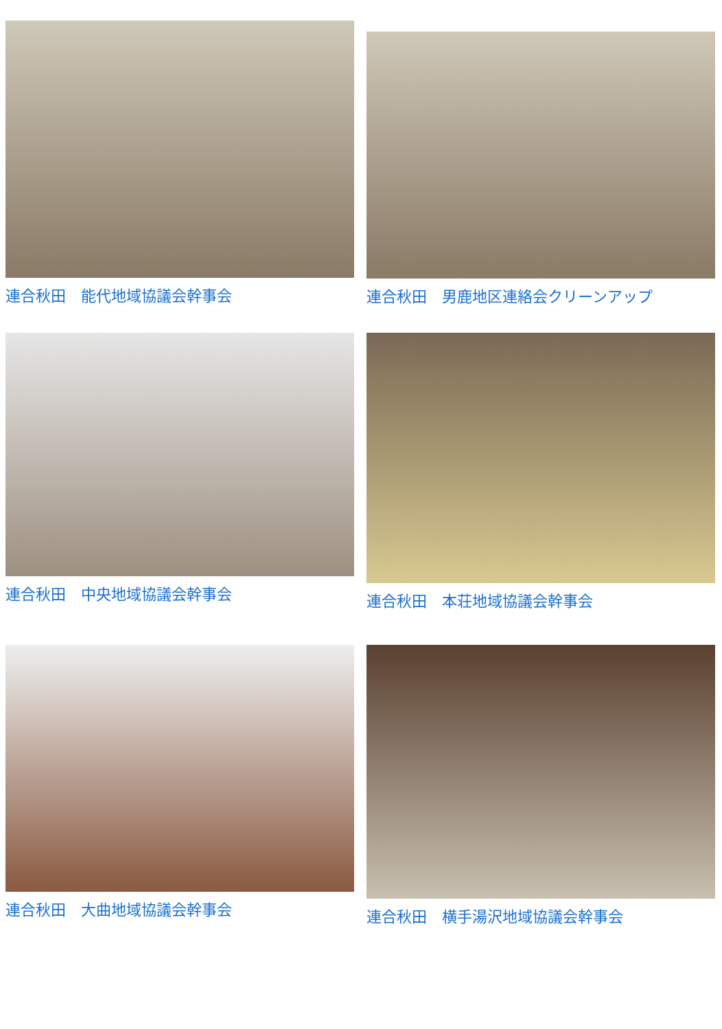連合秋田　能代地域協議会幹事会
連合秋田　男鹿地区連絡会クリーンアップ
連合秋田　中央地域協議会幹事会
連合秋田　本荘地域協議会幹事会
連合秋田　大曲地域協議会幹事会
連合秋田　横手湯沢地域協議会幹事会